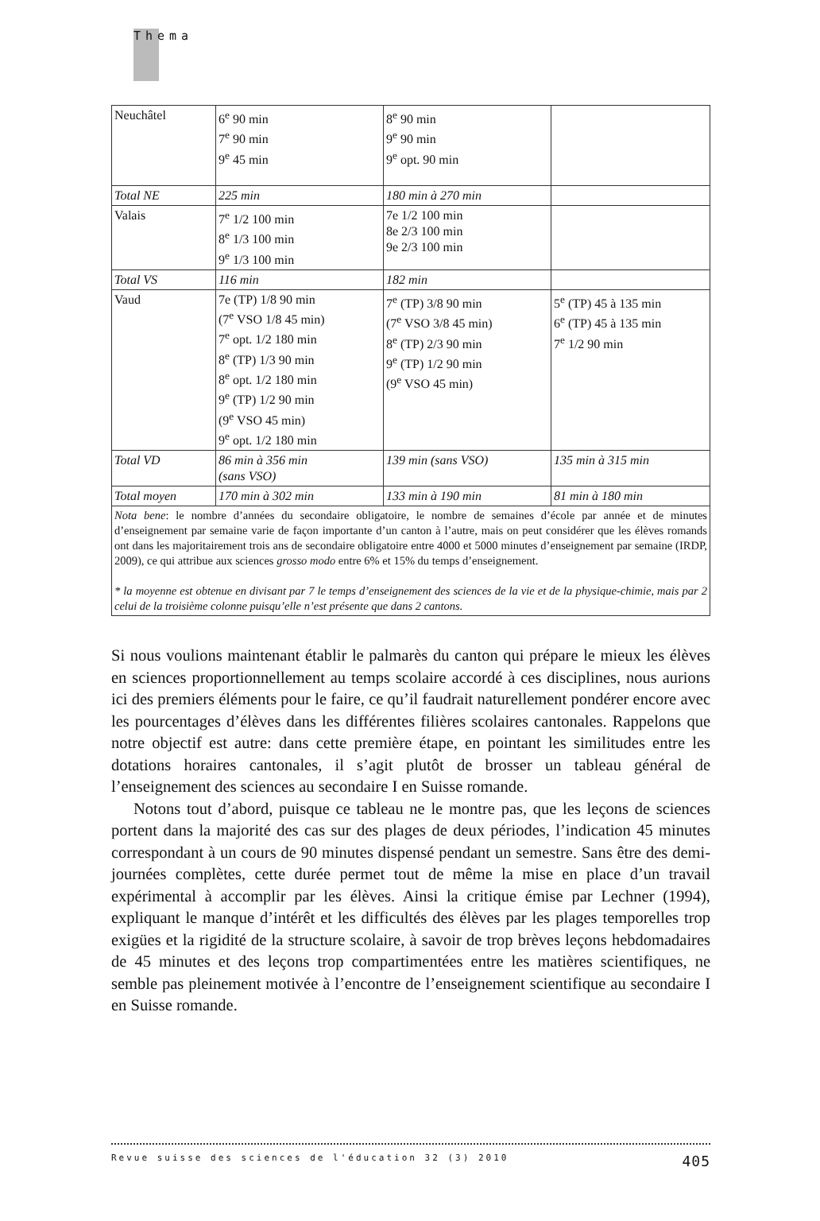Thema
| Neuchâtel | 6<sup>e</sup> 90 min 7<sup>e</sup> 90 min 9<sup>e</sup> 45 min | 8<sup>e</sup> 90 min 9<sup>e</sup> 90 min 9<sup>e</sup> opt. 90 min | |
| Total NE | 225 min | 180 min à 270 min | |
| Valais | 7<sup>e</sup> 1/2 100 min 8<sup>e</sup> 1/3 100 min 9<sup>e</sup> 1/3 100 min | 7e 1/2 100 min 8e 2/3 100 min 9e 2/3 100 min | |
| Total VS | 116 min | 182 min | |
| Vaud | 7e (TP) 1/8 90 min (7<sup>e</sup> VSO 1/8 45 min) 7<sup>e</sup> opt. 1/2 180 min 8<sup>e</sup> (TP) 1/3 90 min 8<sup>e</sup> opt. 1/2 180 min 9<sup>e</sup> (TP) 1/2 90 min (9<sup>e</sup> VSO 45 min) 9<sup>e</sup> opt. 1/2 180 min | 7<sup>e</sup> (TP) 3/8 90 min (7<sup>e</sup> VSO 3/8 45 min) 8<sup>e</sup> (TP) 2/3 90 min 9<sup>e</sup> (TP) 1/2 90 min (9<sup>e</sup> VSO 45 min) | 5<sup>e</sup> (TP) 45 à 135 min 6<sup>e</sup> (TP) 45 à 135 min 7<sup>e</sup> 1/2 90 min |
| Total VD | 86 min à 356 min (sans VSO) | 139 min (sans VSO) | 135 min à 315 min |
| Total moyen | 170 min à 302 min | 133 min à 190 min | 81 min à 180 min |
| Nota bene : le nombre d’années du secondaire obligatoire, le nombre de semaines d’école par année et de minutes d’enseignement par semaine varie de façon importante d’un canton à l’autre, mais on peut considérer que les élèves romands ont dans les majoritairement trois ans de secondaire obligatoire entre 4000 et 5000 minutes d’enseignement par semaine (IRDP, 2009), ce qui attribue aux sciences grosso modo entre 6% et 15% du temps d’enseignement. * la moyenne est obtenue en divisant par 7 le temps d’enseignement des sciences de la vie et de la physique-chimie, mais par 2 celui de la troisième colonne puisqu’elle n’est présente que dans 2 cantons. | | | |
Si nous voulions maintenant établir le palmarès du canton qui prépare le mieux les élèves en sciences proportionnellement au temps scolaire accordé à ces disciplines, nous aurions ici des premiers éléments pour le faire, ce qu’il faudrait naturellement pondérer encore avec les pourcentages d’élèves dans les différentes filières scolaires cantonales. Rappelons que notre objectif est autre: dans cette première étape, en pointant les similitudes entre les dotations horaires cantonales, il s’agit plutôt de brosser un tableau général de l’enseignement des sciences au secondaire I en Suisse romande.
Notons tout d’abord, puisque ce tableau ne le montre pas, que les leçons de sciences portent dans la majorité des cas sur des plages de deux périodes, l’indication 45 minutes correspondant à un cours de 90 minutes dispensé pendant un semestre. Sans être des demi-journées complètes, cette durée permet tout de même la mise en place d’un travail expérimental à accomplir par les élèves. Ainsi la critique émise par Lechner (1994), expliquant le manque d’intérêt et les difficultés des élèves par les plages temporelles trop exigües et la rigidité de la structure scolaire, à savoir de trop brèves leçons hebdomadaires de 45 minutes et des leçons trop compartimentées entre les matières scientifiques, ne semble pas pleinement motivée à l’encontre de l’enseignement scientifique au secondaire I en Suisse romande.
Revue suisse des sciences de l'éducation 32 (3) 2010 405